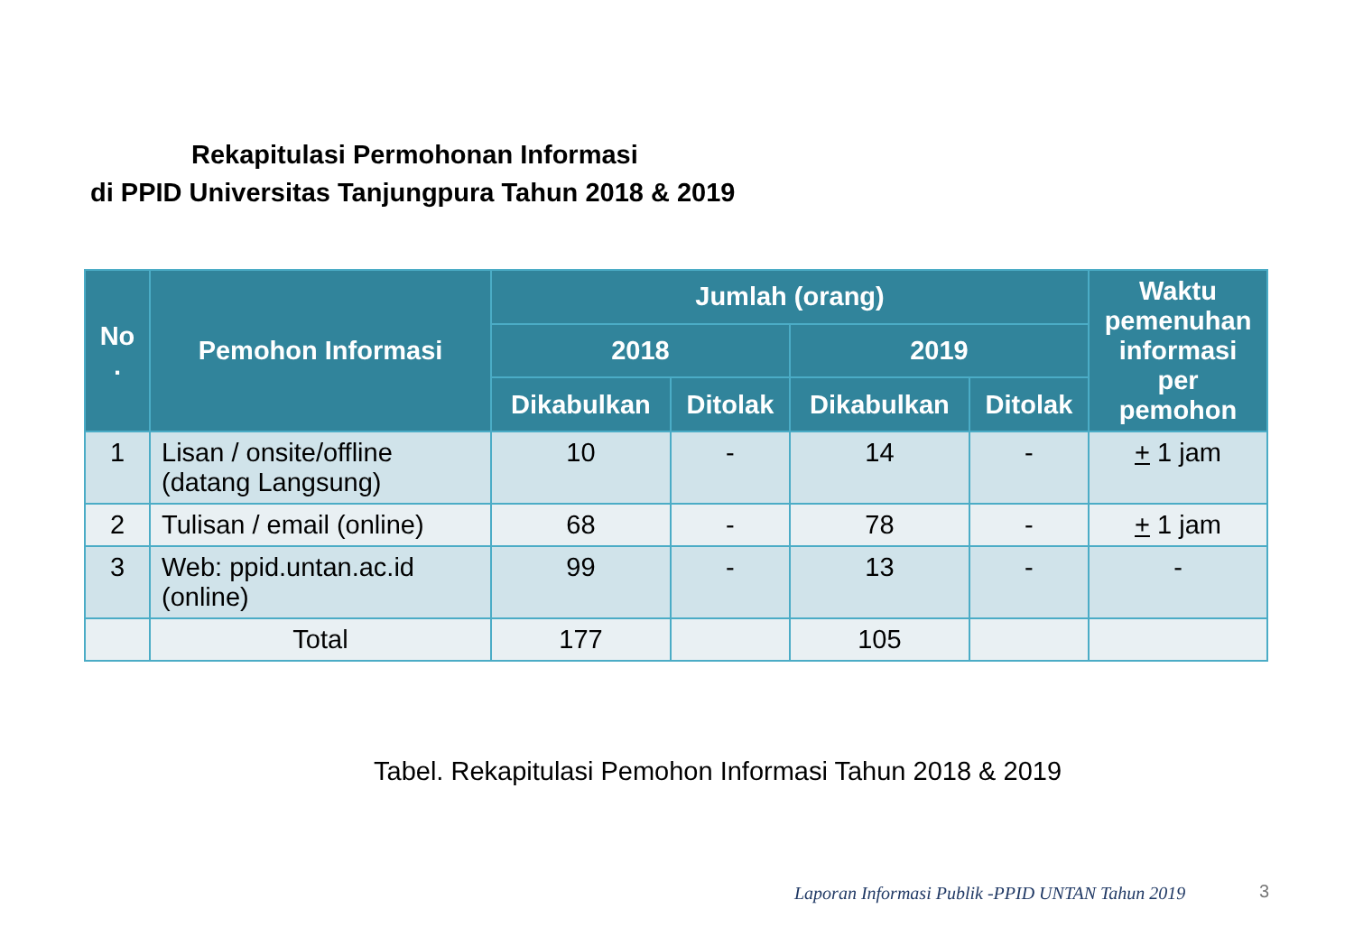Rekapitulasi Permohonan Informasi
di PPID Universitas Tanjungpura Tahun 2018 & 2019
| No . | Pemohon Informasi | Jumlah (orang) | | | | Waktu pemenuhan informasi per pemohon |
| --- | --- | --- | --- | --- | --- | --- |
| | | 2018 | | 2019 | | |
| | | Dikabulkan | Ditolak | Dikabulkan | Ditolak | |
| 1 | Lisan / onsite/offline (datang Langsung) | 10 | - | 14 | - | + 1 jam |
| 2 | Tulisan / email (online) | 68 | - | 78 | - | + 1 jam |
| 3 | Web: ppid.untan.ac.id (online) | 99 | - | 13 | - | - |
| | Total | 177 | | 105 | | |
Tabel. Rekapitulasi Pemohon Informasi Tahun 2018 & 2019
Laporan Informasi Publik -PPID UNTAN Tahun 2019
3